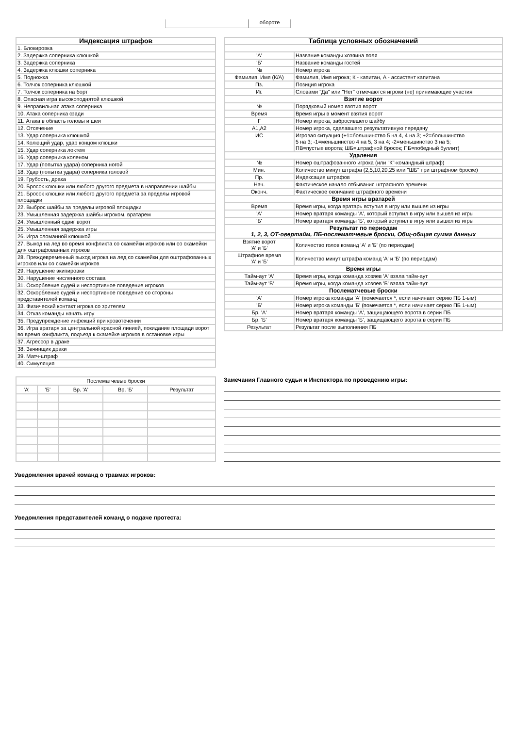обороте
| Индексация штрафов |
| --- |
| 1. Блокировка |
| 2. Задержка соперника клюшкой |
| 3. Задержка соперника |
| 4. Задержка клюшки соперника |
| 5. Подножка |
| 6. Толчок соперника клюшкой |
| 7. Толчок соперника на борт |
| 8. Опасная игра высокоподнятой клюшкой |
| 9. Неправильная атака соперника |
| 10. Атака соперника сзади |
| 11. Атака в область головы и шеи |
| 12. Отсечение |
| 13. Удар соперника клюшкой |
| 14. Колющий удар, удар концом клюшки |
| 15. Удар соперника локтем |
| 16. Удар соперника коленом |
| 17. Удар (попытка удара) соперника ногой |
| 18. Удар (попытка удара) соперника головой |
| 19. Грубость, драка |
| 20. Бросок клюшки или любого другого предмета в направлении шайбы |
| 21. Бросок клюшки или любого другого предмета за пределы игровой площадки |
| 22. Выброс шайбы за пределы игровой площадки |
| 23. Умышленная задержка шайбы игроком, вратарем |
| 24. Умышленный сдвиг ворот |
| 25. Умышленная задержка игры |
| 26. Игра сломанной клюшкой |
| 27. Выход на лед во время конфликта со скамейки игроков или со скамейки для оштрафованных игроков |
| 28. Преждевременный выход игрока на лед со скамейки для оштрафованных игроков или со скамейки игроков |
| 29. Нарушение экипировки |
| 30. Нарушение численного состава |
| 31. Оскорбление судей и неспортивное поведение игроков |
| 32. Оскорбление судей и неспортивное поведение со стороны представителей команд |
| 33. Физический контакт игрока со зрителем |
| 34. Отказ команды начать игру |
| 35. Предупреждение инфекций при кровотечении |
| 36. Игра вратаря за центральной красной линией, покидание площади ворот во время конфликта, подъезд к скамейке игроков в остановке игры |
| 37. Агрессор в драке |
| 38. Зачинщик драки |
| 39. Матч-штраф |
| 40. Симуляция |
| Таблица условных обозначений | |
| --- | --- |
| 'А' | Название команды хозяина поля |
| 'Б' | Название команды гостей |
| № | Номер игрока |
| Фамилия, Имя (К/А) | Фамилия, Имя игрока; К - капитан, А - ассистент капитана |
| Пз. | Позиция игрока |
| Иг. | Словами "Да" или "Нет" отмечаются игроки (не) принимающие участия |
| Взятие ворот | |
| № | Порядковый номер взятия ворот |
| Время | Время игры в момент взятия ворот |
| Г | Номер игрока, забросившего шайбу |
| А1,А2 | Номер игрока, сделавшего результативную передачу |
| ИС | Игровая ситуация (+1=большинство 5 на 4, 4 на 3; +2=большинство 5 на 3; -1=меньшинство 4 на 5, 3 на 4; -2=меньшинство 3 на 5; ПВ=пустые ворота; ШБ=штрафной бросок; ПБ=победный буллит) |
| Удаления | |
| № | Номер оштрафованного игрока (или "К"-командный штраф) |
| Мин. | Количество минут штрафа (2,5,10,20,25 или "ШБ" при штрафном броске) |
| Пр. | Индексация штрафов |
| Нач. | Фактическое начало отбывания штрафного времени |
| Оконч. | Фактическое окончание штрафного времени |
| Время игры вратарей | |
| Время | Время игры, когда вратарь вступил в игру или вышел из игры |
| 'А' | Номер вратаря команды 'А', который вступил в игру или вышел из игры |
| 'Б' | Номер вратаря команды 'Б', который вступил в игру или вышел из игры |
| Результат по периодам 1, 2, 3, ОТ-овертайм, ПБ-послематчевые броски, Общ-общая сумма данных | |
| Взятие ворот 'А' и 'Б' | Количество голов команд 'А' и 'Б' (по периодам) |
| Штрафное время 'А' и 'Б' | Количество минут штрафа команд 'А' и 'Б' (по периодам) |
| Время игры | |
| Тайм-аут 'А' | Время игры, когда команда хозяев 'А' взяла тайм-аут |
| Тайм-аут 'Б' | Время игры, когда команда хозяев 'Б' взяла тайм-аут |
| Послематчевые броски | |
| 'А' | Номер игрока команды 'А' (помечается *, если начинает серию ПБ 1-ым) |
| 'Б' | Номер игрока команды 'Б' (помечается *, если начинает серию ПБ 1-ым) |
| Бр. 'А' | Номер вратаря команды 'А', защищающего ворота в серии ПБ |
| Бр. 'Б' | Номер вратаря команды 'Б', защищающего ворота в серии ПБ |
| Результат | Результат после выполнения ПБ |
| Послематчевые броски | | | | |
| 'А' | 'Б' | Вр. 'А' | Вр. 'Б' | Результат |
Замечания Главного судьи и Инспектора по проведению игры:
Уведомления врачей команд о травмах игроков:
Уведомления представителей команд о подаче протеста: